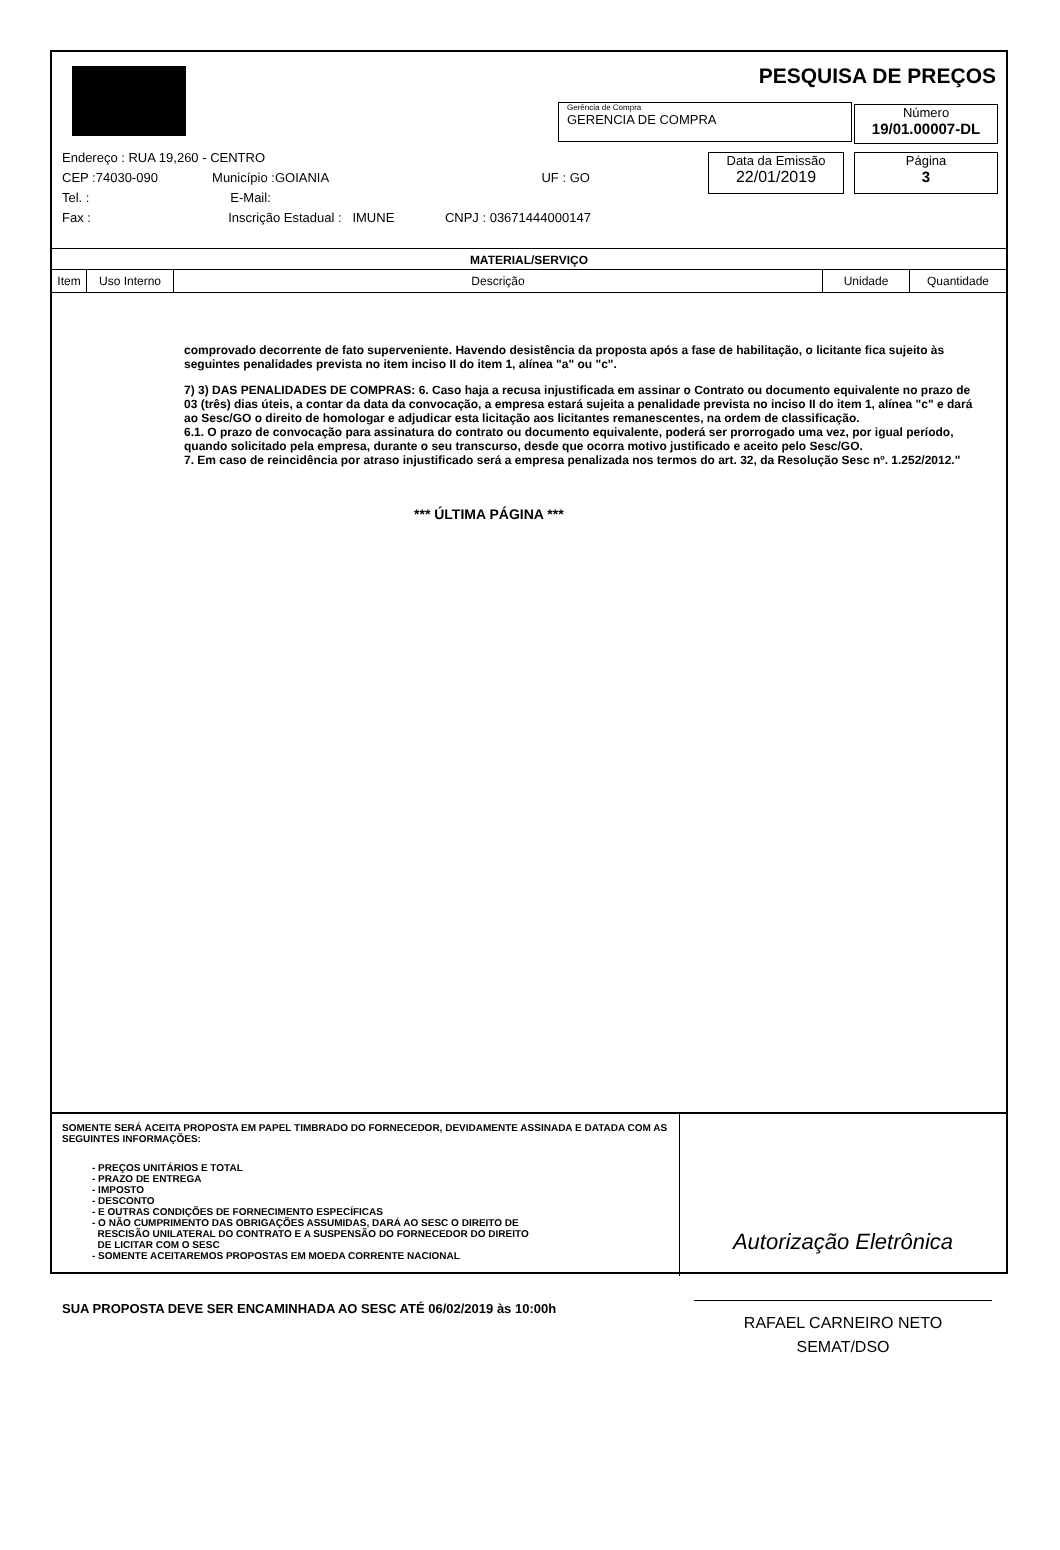PESQUISA DE PREÇOS
Gerência de Compra
GERENCIA DE COMPRA
Número
19/01.00007-DL
Endereço : RUA 19,260 - CENTRO
CEP :74030-090 Município :GOIANIA UF : GO
Tel. : E-Mail:
Fax : Inscrição Estadual : IMUNE CNPJ : 03671444000147
Data da Emissão
22/01/2019
Página
3
MATERIAL/SERVIÇO
| Item | Uso Interno | Descrição | Unidade | Quantidade |
comprovado decorrente de fato superveniente. Havendo desistência da proposta após a fase de habilitação, o licitante fica sujeito às seguintes penalidades prevista no item inciso II do item 1, alínea "a" ou "c".
7) 3) DAS PENALIDADES DE COMPRAS: 6. Caso haja a recusa injustificada em assinar o Contrato ou documento equivalente no prazo de 03 (três) dias úteis, a contar da data da convocação, a empresa estará sujeita a penalidade prevista no inciso II do item 1, alínea "c" e dará ao Sesc/GO o direito de homologar e adjudicar esta licitação aos licitantes remanescentes, na ordem de classificação.
6.1. O prazo de convocação para assinatura do contrato ou documento equivalente, poderá ser prorrogado uma vez, por igual período, quando solicitado pela empresa, durante o seu transcurso, desde que ocorra motivo justificado e aceito pelo Sesc/GO.
7. Em caso de reincidência por atraso injustificado será a empresa penalizada nos termos do art. 32, da Resolução Sesc nº. 1.252/2012."
*** ÚLTIMA PÁGINA ***
SOMENTE SERÁ ACEITA PROPOSTA EM PAPEL TIMBRADO DO FORNECEDOR, DEVIDAMENTE ASSINADA E DATADA COM AS SEGUINTES INFORMAÇÕES:
- PREÇOS UNITÁRIOS E TOTAL
- PRAZO DE ENTREGA
- IMPOSTO
- DESCONTO
- E OUTRAS CONDIÇÕES DE FORNECIMENTO ESPECÍFICAS
- O NÃO CUMPRIMENTO DAS OBRIGAÇÕES ASSUMIDAS, DARÁ AO SESC O DIREITO DE
RESCISÃO UNILATERAL DO CONTRATO E A SUSPENSÃO DO FORNECEDOR DO DIREITO
DE LICITAR COM O SESC
- SOMENTE ACEITAREMOS PROPOSTAS EM MOEDA CORRENTE NACIONAL
SUA PROPOSTA DEVE SER ENCAMINHADA AO SESC ATÉ 06/02/2019 às 10:00h
Autorização Eletrônica
RAFAEL CARNEIRO NETO
SEMAT/DSO